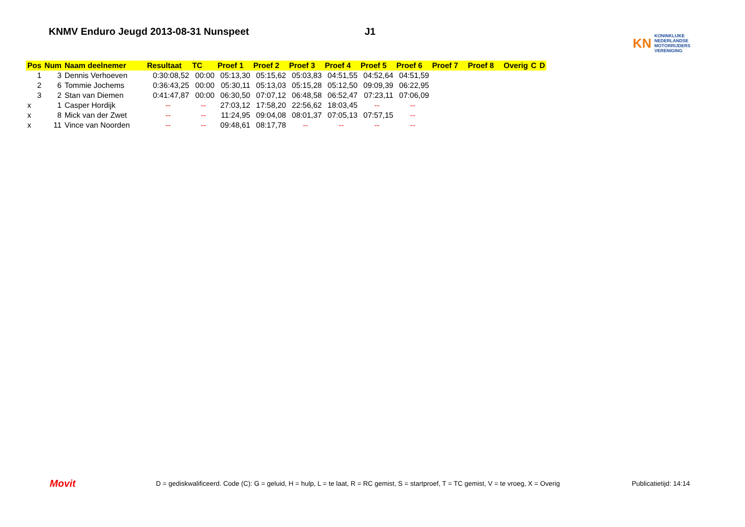KNMV Enduro Jeugd 2013-08-31 Nunspeet J1
KN KONINKLIJKE
NEDERLANDSE
MOTORRIJDERS
VERENIGING
| Pos | Num | Naam deelnemer | Resultaat | TC | Proef 1 | Proef 2 | Proef 3 | Proef 4 | Proef 5 | Proef 6 | Proef 7 | Proef 8 | Overig | C | D |
| --- | --- | --- | --- | --- | --- | --- | --- | --- | --- | --- | --- | --- | --- | --- | --- |
| 1 | 3 | Dennis Verhoeven | 0:30:08,52 | 00:00 | 05:13,30 | 05:15,62 | 05:03,83 | 04:51,55 | 04:52,64 | 04:51,59 | | | | | |
| 2 | 6 | Tommie Jochems | 0:36:43,25 | 00:00 | 05:30,11 | 05:13,03 | 05:15,28 | 05:12,50 | 09:09,39 | 06:22,95 | | | | | |
| 3 | 2 | Stan van Diemen | 0:41:47,87 | 00:00 | 06:30,50 | 07:07,12 | 06:48,58 | 06:52,47 | 07:23,11 | 07:06,09 | | | | | |
| x | 1 | Casper Hordijk | -- | -- | 27:03,12 | 17:58,20 | 22:56,62 | 18:03,45 | -- | -- | | | | | |
| x | 8 | Mick van der Zwet | -- | -- | 11:24,95 | 09:04,08 | 08:01,37 | 07:05,13 | 07:57,15 | -- | | | | | |
| x | 11 | Vince van Noorden | -- | -- | 09:48,61 | 08:17,78 | -- | -- | -- | -- | | | | | |
Movit
D = gediskwalificeerd. Code (C): G = geluid, H = hulp, L = te laat, R = RC gemist, S = startproef, T = TC gemist, V = te vroeg, X = Overig
Publicatietijd: 14:14